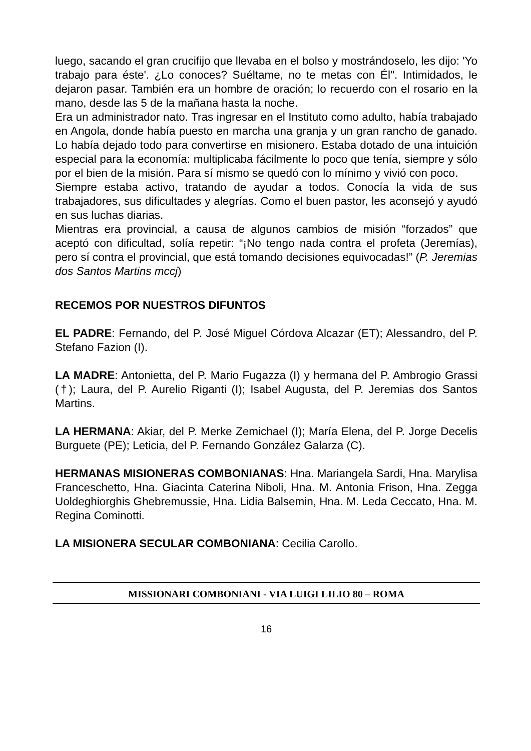luego, sacando el gran crucifijo que llevaba en el bolso y mostrándoselo, les dijo: 'Yo trabajo para éste'. ¿Lo conoces? Suéltame, no te metas con Él". Intimidados, le dejaron pasar. También era un hombre de oración; lo recuerdo con el rosario en la mano, desde las 5 de la mañana hasta la noche.
Era un administrador nato. Tras ingresar en el Instituto como adulto, había trabajado en Angola, donde había puesto en marcha una granja y un gran rancho de ganado. Lo había dejado todo para convertirse en misionero. Estaba dotado de una intuición especial para la economía: multiplicaba fácilmente lo poco que tenía, siempre y sólo por el bien de la misión. Para sí mismo se quedó con lo mínimo y vivió con poco.
Siempre estaba activo, tratando de ayudar a todos. Conocía la vida de sus trabajadores, sus dificultades y alegrías. Como el buen pastor, les aconsejó y ayudó en sus luchas diarias.
Mientras era provincial, a causa de algunos cambios de misión “forzados” que aceptó con dificultad, solía repetir: “¡No tengo nada contra el profeta (Jeremías), pero sí contra el provincial, que está tomando decisiones equivocadas!” (P. Jeremias dos Santos Martins mccj)
RECEMOS POR NUESTROS DIFUNTOS
EL PADRE: Fernando, del P. José Miguel Córdova Alcazar (ET); Alessandro, del P. Stefano Fazion (I).
LA MADRE: Antonietta, del P. Mario Fugazza (I) y hermana del P. Ambrogio Grassi (†); Laura, del P. Aurelio Riganti (I); Isabel Augusta, del P. Jeremias dos Santos Martins.
LA HERMANA: Akiar, del P. Merke Zemichael (I); María Elena, del P. Jorge Decelis Burguete (PE); Leticia, del P. Fernando González Galarza (C).
HERMANAS MISIONERAS COMBONIANAS: Hna. Mariangela Sardi, Hna. Marylisa Franceschetto, Hna. Giacinta Caterina Niboli, Hna. M. Antonia Frison, Hna. Zegga Uoldeghiorghis Ghebremussie, Hna. Lidia Balsemin, Hna. M. Leda Ceccato, Hna. M. Regina Cominotti.
LA MISIONERA SECULAR COMBONIANA: Cecilia Carollo.
MISSIONARI COMBONIANI - VIA LUIGI LILIO 80 – ROMA
16